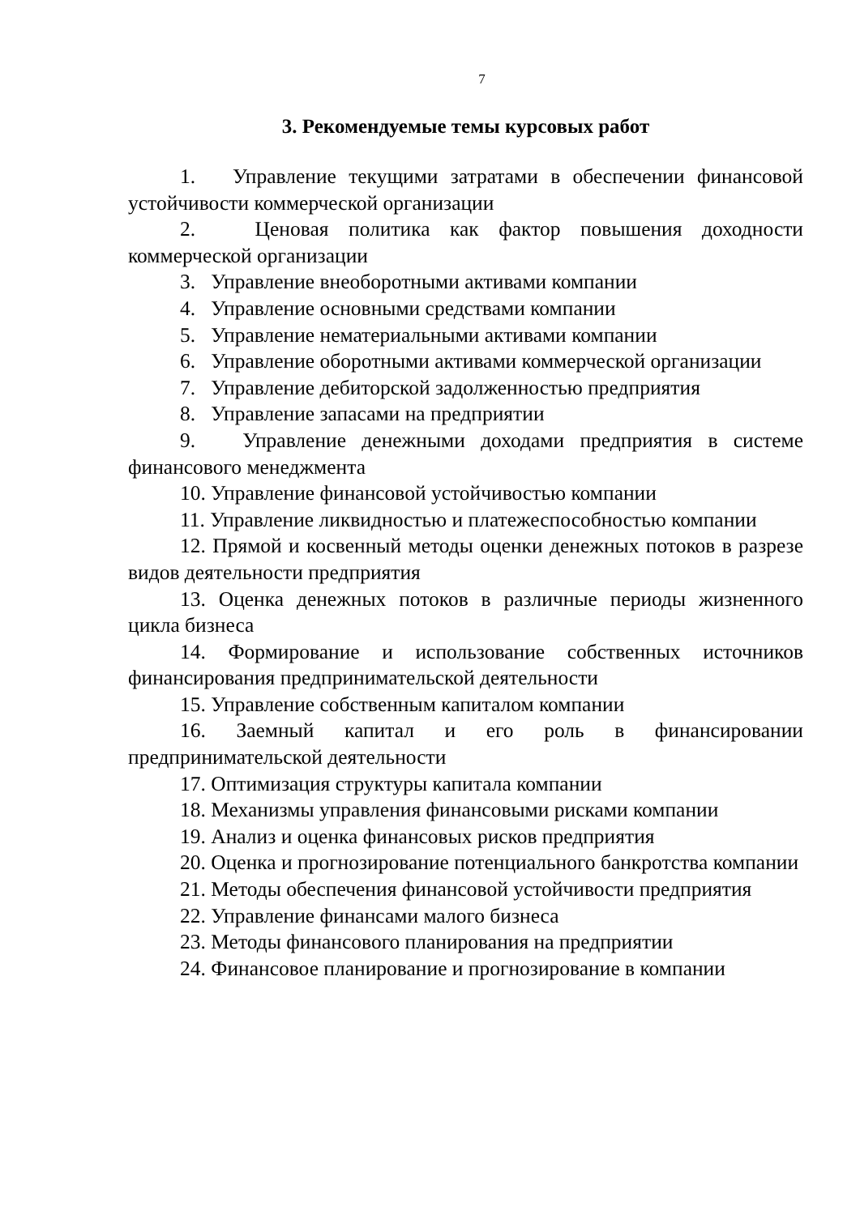7
3. Рекомендуемые темы курсовых работ
1. Управление текущими затратами в обеспечении финансовой устойчивости коммерческой организации
2. Ценовая политика как фактор повышения доходности коммерческой организации
3. Управление внеоборотными активами компании
4. Управление основными средствами компании
5. Управление нематериальными активами компании
6. Управление оборотными активами коммерческой организации
7. Управление дебиторской задолженностью предприятия
8. Управление запасами на предприятии
9. Управление денежными доходами предприятия в системе финансового менеджмента
10. Управление финансовой устойчивостью компании
11. Управление ликвидностью и платежеспособностью компании
12. Прямой и косвенный методы оценки денежных потоков в разрезе видов деятельности предприятия
13. Оценка денежных потоков в различные периоды жизненного цикла бизнеса
14. Формирование и использование собственных источников финансирования предпринимательской деятельности
15. Управление собственным капиталом компании
16. Заемный капитал и его роль в финансировании предпринимательской деятельности
17. Оптимизация структуры капитала компании
18. Механизмы управления финансовыми рисками компании
19. Анализ и оценка финансовых рисков предприятия
20. Оценка и прогнозирование потенциального банкротства компании
21. Методы обеспечения финансовой устойчивости предприятия
22. Управление финансами малого бизнеса
23. Методы финансового планирования на предприятии
24. Финансовое планирование и прогнозирование в компании